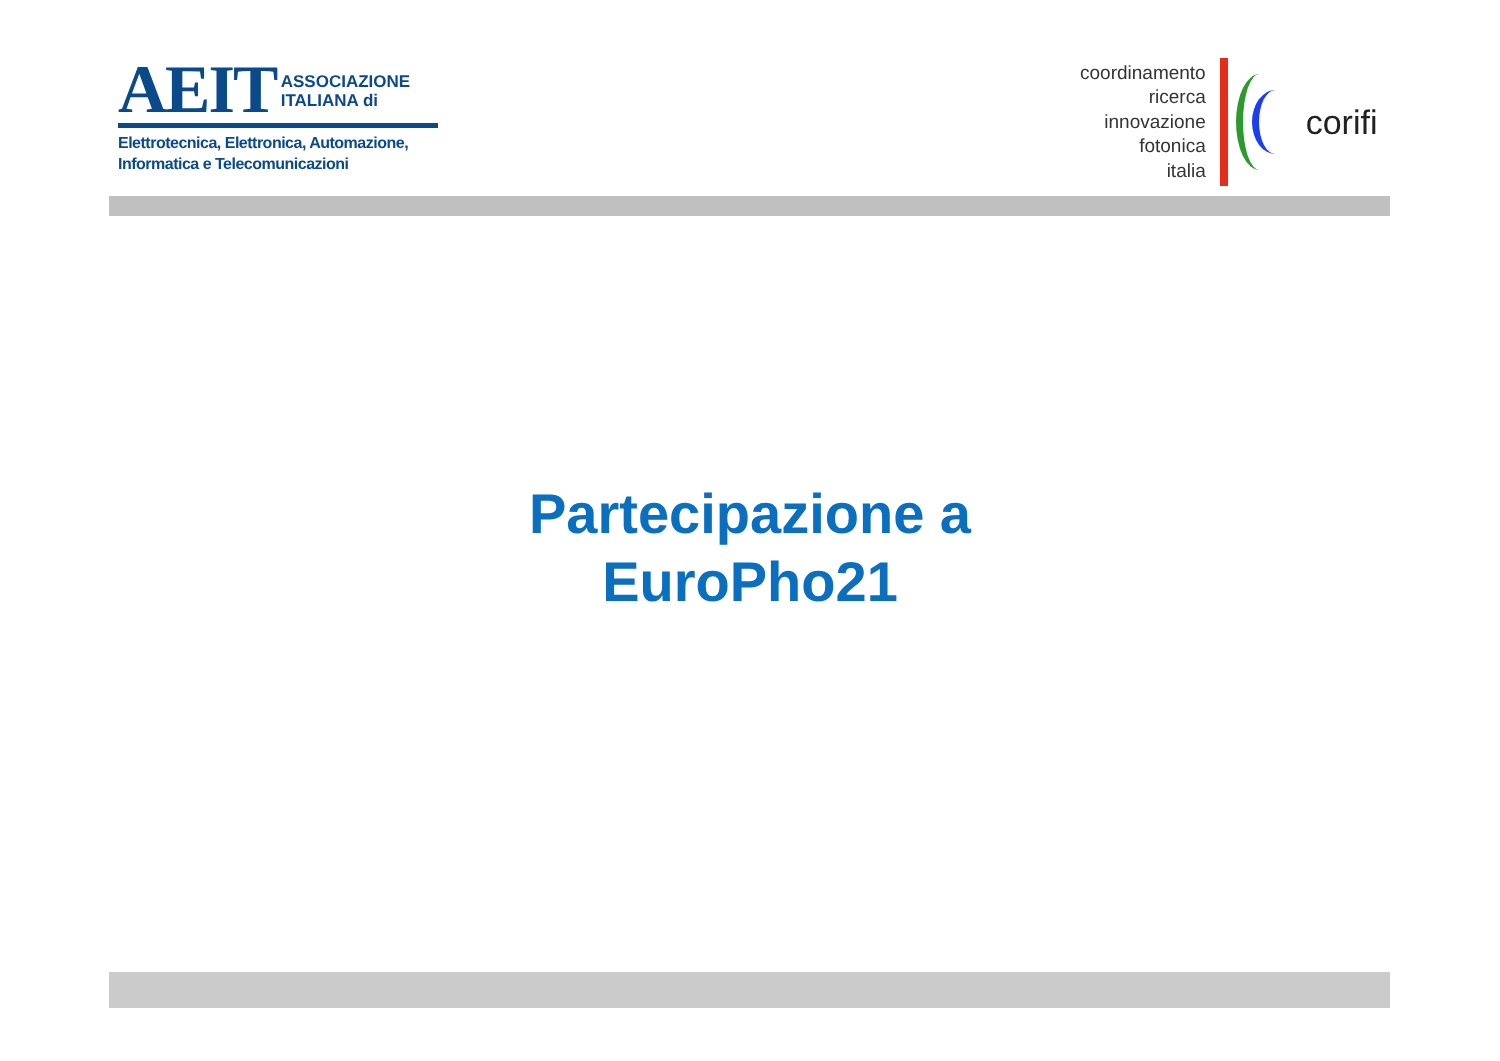AEIT ASSOCIAZIONE
ITALIANA di
Elettrotecnica, Elettronica, Automazione,
Informatica e Telecomunicazioni
coordinamento
ricerca
innovazione
fotonica
italia
corifi
Partecipazione a
EuroPho21